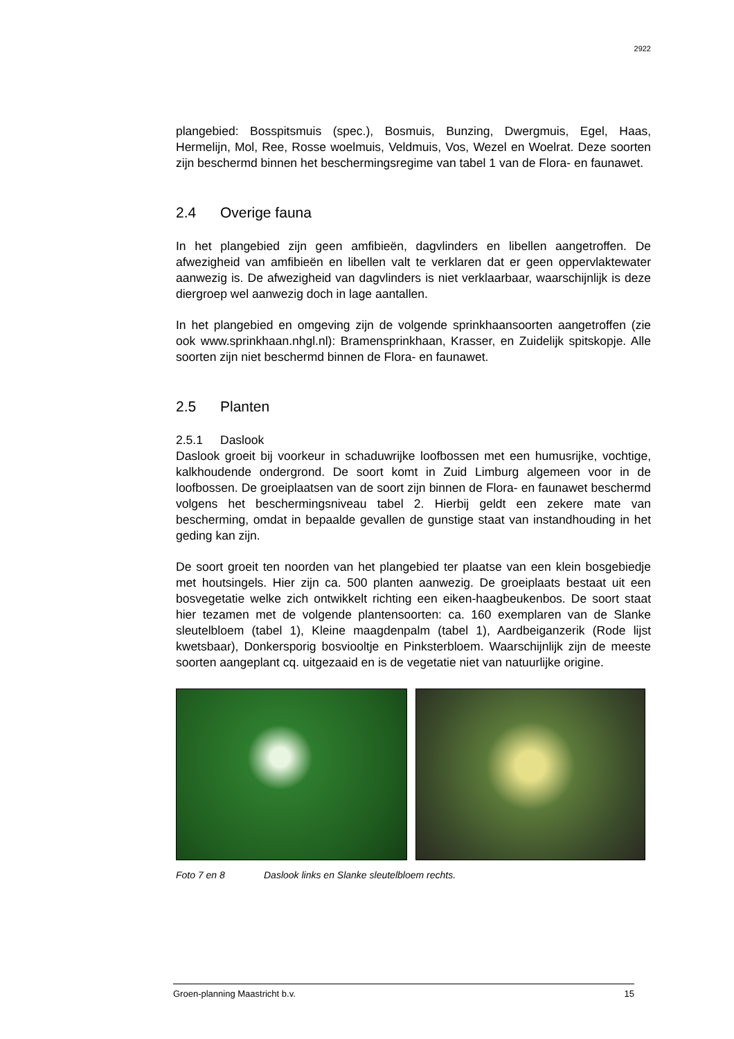2922
plangebied: Bosspitsmuis (spec.), Bosmuis, Bunzing, Dwergmuis, Egel, Haas, Hermelijn, Mol, Ree, Rosse woelmuis, Veldmuis, Vos, Wezel en Woelrat. Deze soorten zijn beschermd binnen het beschermingsregime van tabel 1 van de Flora- en faunawet.
2.4 Overige fauna
In het plangebied zijn geen amfibieën, dagvlinders en libellen aangetroffen. De afwezigheid van amfibieën en libellen valt te verklaren dat er geen oppervlaktewater aanwezig is. De afwezigheid van dagvlinders is niet verklaarbaar, waarschijnlijk is deze diergroep wel aanwezig doch in lage aantallen.
In het plangebied en omgeving zijn de volgende sprinkhaansoorten aangetroffen (zie ook www.sprinkhaan.nhgl.nl): Bramensprinkhaan, Krasser, en Zuidelijk spitskopje. Alle soorten zijn niet beschermd binnen de Flora- en faunawet.
2.5 Planten
2.5.1 Daslook
Daslook groeit bij voorkeur in schaduwrijke loofbossen met een humusrijke, vochtige, kalkhoudende ondergrond. De soort komt in Zuid Limburg algemeen voor in de loofbossen. De groeiplaatsen van de soort zijn binnen de Flora- en faunawet beschermd volgens het beschermingsniveau tabel 2. Hierbij geldt een zekere mate van bescherming, omdat in bepaalde gevallen de gunstige staat van instandhouding in het geding kan zijn.
De soort groeit ten noorden van het plangebied ter plaatse van een klein bosgebiedje met houtsingels. Hier zijn ca. 500 planten aanwezig. De groeiplaats bestaat uit een bosvegetatie welke zich ontwikkelt richting een eiken-haagbeukenbos. De soort staat hier tezamen met de volgende plantensoorten: ca. 160 exemplaren van de Slanke sleutelbloem (tabel 1), Kleine maagdenpalm (tabel 1), Aardbeiganzerik (Rode lijst kwetsbaar), Donkersporig bosviooltje en Pinksterbloem. Waarschijnlijk zijn de meeste soorten aangeplant cq. uitgezaaid en is de vegetatie niet van natuurlijke origine.
Foto 7 en 8 Daslook links en Slanke sleutelbloem rechts.
Groen-planning Maastricht b.v. 15